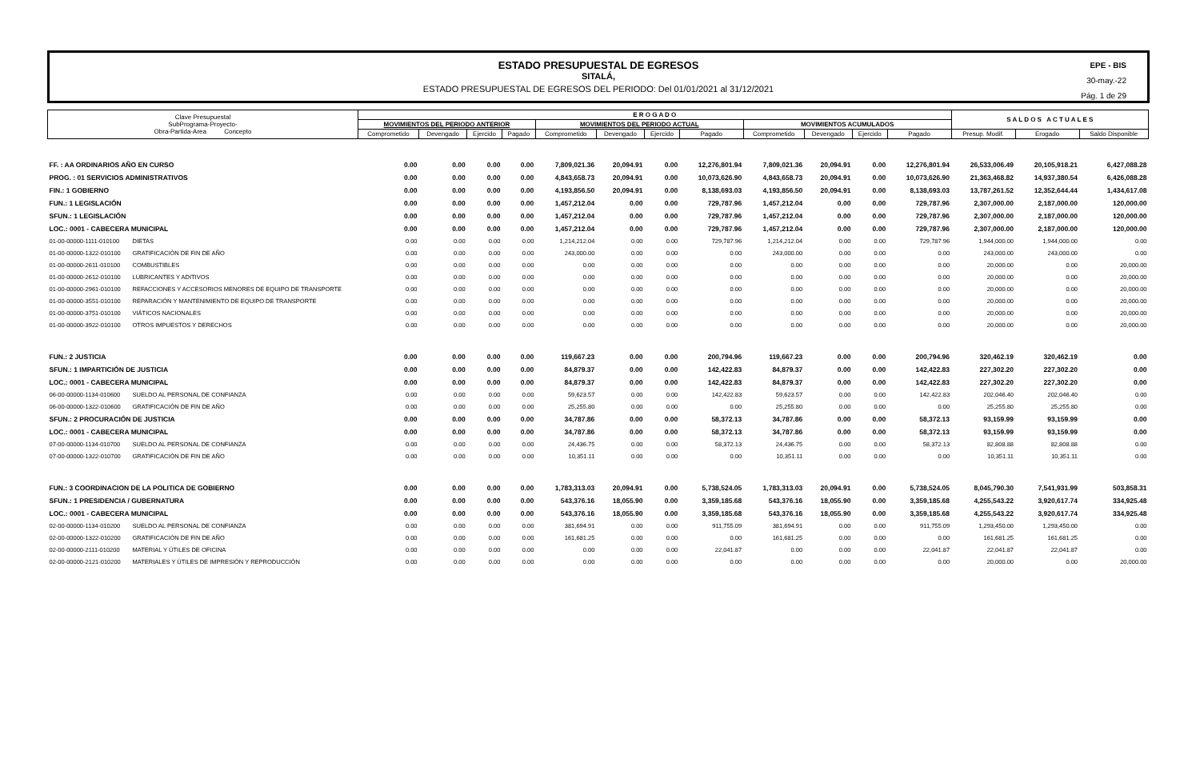ESTADO PRESUPUESTAL DE EGRESOS
SITALÁ,
ESTADO PRESUPUESTAL DE EGRESOS DEL PERIODO: Del 01/01/2021 al 31/12/2021
EPE - BIS
30-may.-22
Pág. 1 de 29
| Clave Presupuestal SubPrograma-Proyecto- Obra-Partida-Area Concepto | | E R O G A D O | | | | | | | | | | | | S A L D O S A C T U A L E S | | |
| --- | --- | --- | --- | --- | --- | --- | --- | --- | --- | --- | --- | --- | --- | --- | --- | --- |
| | | MOVIMIENTOS DEL PERIODO ANTERIOR | | | | MOVIMIENTOS DEL PERIODO ACTUAL | | | | MOVIMIENTOS ACUMULADOS | | | | | | |
| | | Comprometido | Devengado | Ejercido | Pagado | Comprometido | Devengado | Ejercido | Pagado | Comprometido | Devengado | Ejercido | Pagado | Presup. Modif. | Erogado | Saldo Disponible |
| FF. : AA ORDINARIOS AÑO EN CURSO | | 0.00 | 0.00 | 0.00 | 0.00 | 7,809,021.36 | 20,094.91 | 0.00 | 12,276,801.94 | 7,809,021.36 | 20,094.91 | 0.00 | 12,276,801.94 | 26,533,006.49 | 20,105,918.21 | 6,427,088.28 |
| PROG. : 01 SERVICIOS ADMINISTRATIVOS | | 0.00 | 0.00 | 0.00 | 0.00 | 4,843,658.73 | 20,094.91 | 0.00 | 10,073,626.90 | 4,843,658.73 | 20,094.91 | 0.00 | 10,073,626.90 | 21,363,468.82 | 14,937,380.54 | 6,426,088.28 |
| FIN.: 1 GOBIERNO | | 0.00 | 0.00 | 0.00 | 0.00 | 4,193,856.50 | 20,094.91 | 0.00 | 8,138,693.03 | 4,193,856.50 | 20,094.91 | 0.00 | 8,138,693.03 | 13,787,261.52 | 12,352,644.44 | 1,434,617.08 |
| FUN.: 1 LEGISLACIÓN | | 0.00 | 0.00 | 0.00 | 0.00 | 1,457,212.04 | 0.00 | 0.00 | 729,787.96 | 1,457,212.04 | 0.00 | 0.00 | 729,787.96 | 2,307,000.00 | 2,187,000.00 | 120,000.00 |
| SFUN.: 1 LEGISLACIÓN | | 0.00 | 0.00 | 0.00 | 0.00 | 1,457,212.04 | 0.00 | 0.00 | 729,787.96 | 1,457,212.04 | 0.00 | 0.00 | 729,787.96 | 2,307,000.00 | 2,187,000.00 | 120,000.00 |
| LOC.: 0001 - CABECERA MUNICIPAL | | 0.00 | 0.00 | 0.00 | 0.00 | 1,457,212.04 | 0.00 | 0.00 | 729,787.96 | 1,457,212.04 | 0.00 | 0.00 | 729,787.96 | 2,307,000.00 | 2,187,000.00 | 120,000.00 |
| 01-00-00000-1111-010100 | DIETAS | 0.00 | 0.00 | 0.00 | 0.00 | 1,214,212.04 | 0.00 | 0.00 | 729,787.96 | 1,214,212.04 | 0.00 | 0.00 | 729,787.96 | 1,944,000.00 | 1,944,000.00 | 0.00 |
| 01-00-00000-1322-010100 | GRATIFICACIÓN DE FIN DE AÑO | 0.00 | 0.00 | 0.00 | 0.00 | 243,000.00 | 0.00 | 0.00 | 0.00 | 243,000.00 | 0.00 | 0.00 | 0.00 | 243,000.00 | 243,000.00 | 0.00 |
| 01-00-00000-2611-010100 | COMBUSTIBLES | 0.00 | 0.00 | 0.00 | 0.00 | 0.00 | 0.00 | 0.00 | 0.00 | 0.00 | 0.00 | 0.00 | 0.00 | 20,000.00 | 0.00 | 20,000.00 |
| 01-00-00000-2612-010100 | LUBRICANTES Y ADITIVOS | 0.00 | 0.00 | 0.00 | 0.00 | 0.00 | 0.00 | 0.00 | 0.00 | 0.00 | 0.00 | 0.00 | 0.00 | 20,000.00 | 0.00 | 20,000.00 |
| 01-00-00000-2961-010100 | REFACCIONES Y ACCESORIOS MENORES DE EQUIPO DE TRANSPORTE | 0.00 | 0.00 | 0.00 | 0.00 | 0.00 | 0.00 | 0.00 | 0.00 | 0.00 | 0.00 | 0.00 | 0.00 | 20,000.00 | 0.00 | 20,000.00 |
| 01-00-00000-3551-010100 | REPARACIÓN Y MANTENIMIENTO DE EQUIPO DE TRANSPORTE | 0.00 | 0.00 | 0.00 | 0.00 | 0.00 | 0.00 | 0.00 | 0.00 | 0.00 | 0.00 | 0.00 | 0.00 | 20,000.00 | 0.00 | 20,000.00 |
| 01-00-00000-3751-010100 | VIÁTICOS NACIONALES | 0.00 | 0.00 | 0.00 | 0.00 | 0.00 | 0.00 | 0.00 | 0.00 | 0.00 | 0.00 | 0.00 | 0.00 | 20,000.00 | 0.00 | 20,000.00 |
| 01-00-00000-3922-010100 | OTROS IMPUESTOS Y DERECHOS | 0.00 | 0.00 | 0.00 | 0.00 | 0.00 | 0.00 | 0.00 | 0.00 | 0.00 | 0.00 | 0.00 | 0.00 | 20,000.00 | 0.00 | 20,000.00 |
| FUN.: 2 JUSTICIA | | 0.00 | 0.00 | 0.00 | 0.00 | 119,667.23 | 0.00 | 0.00 | 200,794.96 | 119,667.23 | 0.00 | 0.00 | 200,794.96 | 320,462.19 | 320,462.19 | 0.00 |
| SFUN.: 1 IMPARTICIÓN DE JUSTICIA | | 0.00 | 0.00 | 0.00 | 0.00 | 84,879.37 | 0.00 | 0.00 | 142,422.83 | 84,879.37 | 0.00 | 0.00 | 142,422.83 | 227,302.20 | 227,302.20 | 0.00 |
| LOC.: 0001 - CABECERA MUNICIPAL | | 0.00 | 0.00 | 0.00 | 0.00 | 84,879.37 | 0.00 | 0.00 | 142,422.83 | 84,879.37 | 0.00 | 0.00 | 142,422.83 | 227,302.20 | 227,302.20 | 0.00 |
| 06-00-00000-1134-010600 | SUELDO AL PERSONAL DE CONFIANZA | 0.00 | 0.00 | 0.00 | 0.00 | 59,623.57 | 0.00 | 0.00 | 142,422.83 | 59,623.57 | 0.00 | 0.00 | 142,422.83 | 202,046.40 | 202,046.40 | 0.00 |
| 06-00-00000-1322-010600 | GRATIFICACIÓN DE FIN DE AÑO | 0.00 | 0.00 | 0.00 | 0.00 | 25,255.80 | 0.00 | 0.00 | 0.00 | 25,255.80 | 0.00 | 0.00 | 0.00 | 25,255.80 | 25,255.80 | 0.00 |
| SFUN.: 2 PROCURACIÓN DE JUSTICIA | | 0.00 | 0.00 | 0.00 | 0.00 | 34,787.86 | 0.00 | 0.00 | 58,372.13 | 34,787.86 | 0.00 | 0.00 | 58,372.13 | 93,159.99 | 93,159.99 | 0.00 |
| LOC.: 0001 - CABECERA MUNICIPAL | | 0.00 | 0.00 | 0.00 | 0.00 | 34,787.86 | 0.00 | 0.00 | 58,372.13 | 34,787.86 | 0.00 | 0.00 | 58,372.13 | 93,159.99 | 93,159.99 | 0.00 |
| 07-00-00000-1134-010700 | SUELDO AL PERSONAL DE CONFIANZA | 0.00 | 0.00 | 0.00 | 0.00 | 24,436.75 | 0.00 | 0.00 | 58,372.13 | 24,436.75 | 0.00 | 0.00 | 58,372.13 | 82,808.88 | 82,808.88 | 0.00 |
| 07-00-00000-1322-010700 | GRATIFICACIÓN DE FIN DE AÑO | 0.00 | 0.00 | 0.00 | 0.00 | 10,351.11 | 0.00 | 0.00 | 0.00 | 10,351.11 | 0.00 | 0.00 | 0.00 | 10,351.11 | 10,351.11 | 0.00 |
| FUN.: 3 COORDINACION DE LA POLITICA DE GOBIERNO | | 0.00 | 0.00 | 0.00 | 0.00 | 1,783,313.03 | 20,094.91 | 0.00 | 5,738,524.05 | 1,783,313.03 | 20,094.91 | 0.00 | 5,738,524.05 | 8,045,790.30 | 7,541,931.99 | 503,858.31 |
| SFUN.: 1 PRESIDENCIA / GUBERNATURA | | 0.00 | 0.00 | 0.00 | 0.00 | 543,376.16 | 18,055.90 | 0.00 | 3,359,185.68 | 543,376.16 | 18,055.90 | 0.00 | 3,359,185.68 | 4,255,543.22 | 3,920,617.74 | 334,925.48 |
| LOC.: 0001 - CABECERA MUNICIPAL | | 0.00 | 0.00 | 0.00 | 0.00 | 543,376.16 | 18,055.90 | 0.00 | 3,359,185.68 | 543,376.16 | 18,055.90 | 0.00 | 3,359,185.68 | 4,255,543.22 | 3,920,617.74 | 334,925.48 |
| 02-00-00000-1134-010200 | SUELDO AL PERSONAL DE CONFIANZA | 0.00 | 0.00 | 0.00 | 0.00 | 381,694.91 | 0.00 | 0.00 | 911,755.09 | 381,694.91 | 0.00 | 0.00 | 911,755.09 | 1,293,450.00 | 1,293,450.00 | 0.00 |
| 02-00-00000-1322-010200 | GRATIFICACIÓN DE FIN DE AÑO | 0.00 | 0.00 | 0.00 | 0.00 | 161,681.25 | 0.00 | 0.00 | 0.00 | 161,681.25 | 0.00 | 0.00 | 0.00 | 161,681.25 | 161,681.25 | 0.00 |
| 02-00-00000-2111-010200 | MATERIAL Y ÚTILES DE OFICINA | 0.00 | 0.00 | 0.00 | 0.00 | 0.00 | 0.00 | 0.00 | 22,041.87 | 0.00 | 0.00 | 0.00 | 22,041.87 | 22,041.87 | 22,041.87 | 0.00 |
| 02-00-00000-2121-010200 | MATERIALES Y ÚTILES DE IMPRESIÓN Y REPRODUCCIÓN | 0.00 | 0.00 | 0.00 | 0.00 | 0.00 | 0.00 | 0.00 | 0.00 | 0.00 | 0.00 | 0.00 | 0.00 | 20,000.00 | 0.00 | 20,000.00 |